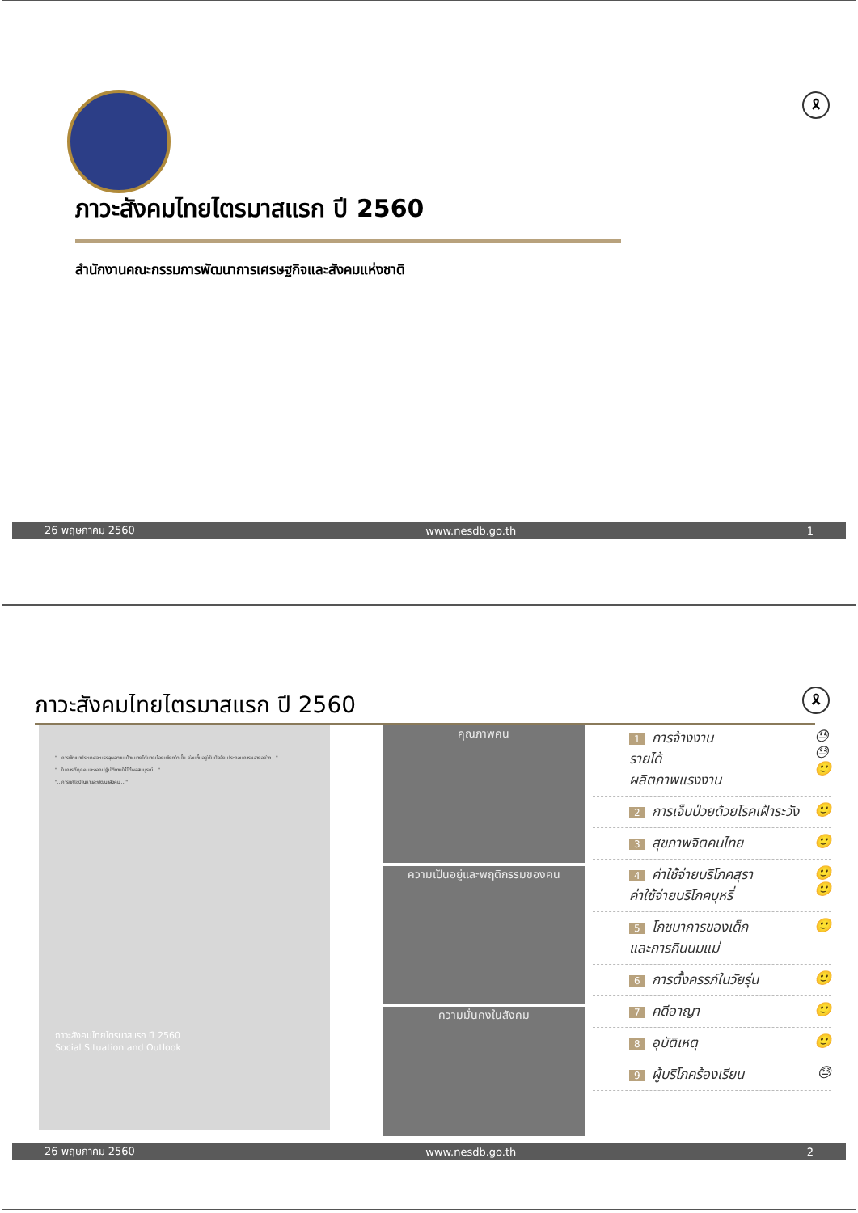🎗
ภาวะสังคมไทยไตรมาสแรก ปี 2560
สำนักงานคณะกรรมการพัฒนาการเศรษฐกิจและสังคมแห่งชาติ
26 พฤษภาคม 2560 www.nesdb.go.th 1
ภาวะสังคมไทยไตรมาสแรก ปี 2560 🎗
"...การพัฒนาประเทศจะบรรลุผลตามเป้าหมายได้มากน้อยเพียงใดนั้น ย่อมขึ้นอยู่กับปัจจัย ประกอบการหลายอย่าง..."
"...ในการที่ทุกคนจะออกปฏิบัติงานให้ได้ผลสมบูรณ์..."
"...การแก้ไขปัญหาและพัฒนาสังคม..."
ภาวะสังคมไทยไตรมาสแรก ปี 2560
Social Situation and Outlook
คุณภาพคน
ความเป็นอยู่และพฤติกรรมของคน
ความมั่นคงในสังคม
1 การจ้างงาน
รายได้
ผลิตภาพแรงงาน 😓
😓
🙂
2 การเจ็บป่วยด้วยโรคเฝ้าระวัง 🙂
3 สุขภาพจิตคนไทย 🙂
4 ค่าใช้จ่ายบริโภคสุรา
ค่าใช้จ่ายบริโภคบุหรี่ 🙂
🙂
5 โภชนาการของเด็ก
และการกินนมแม่ 🙂
6 การตั้งครรภ์ในวัยรุ่น 🙂
7 คดีอาญา 🙂
8 อุบัติเหตุ 🙂
9 ผู้บริโภคร้องเรียน 😓
26 พฤษภาคม 2560 www.nesdb.go.th 2